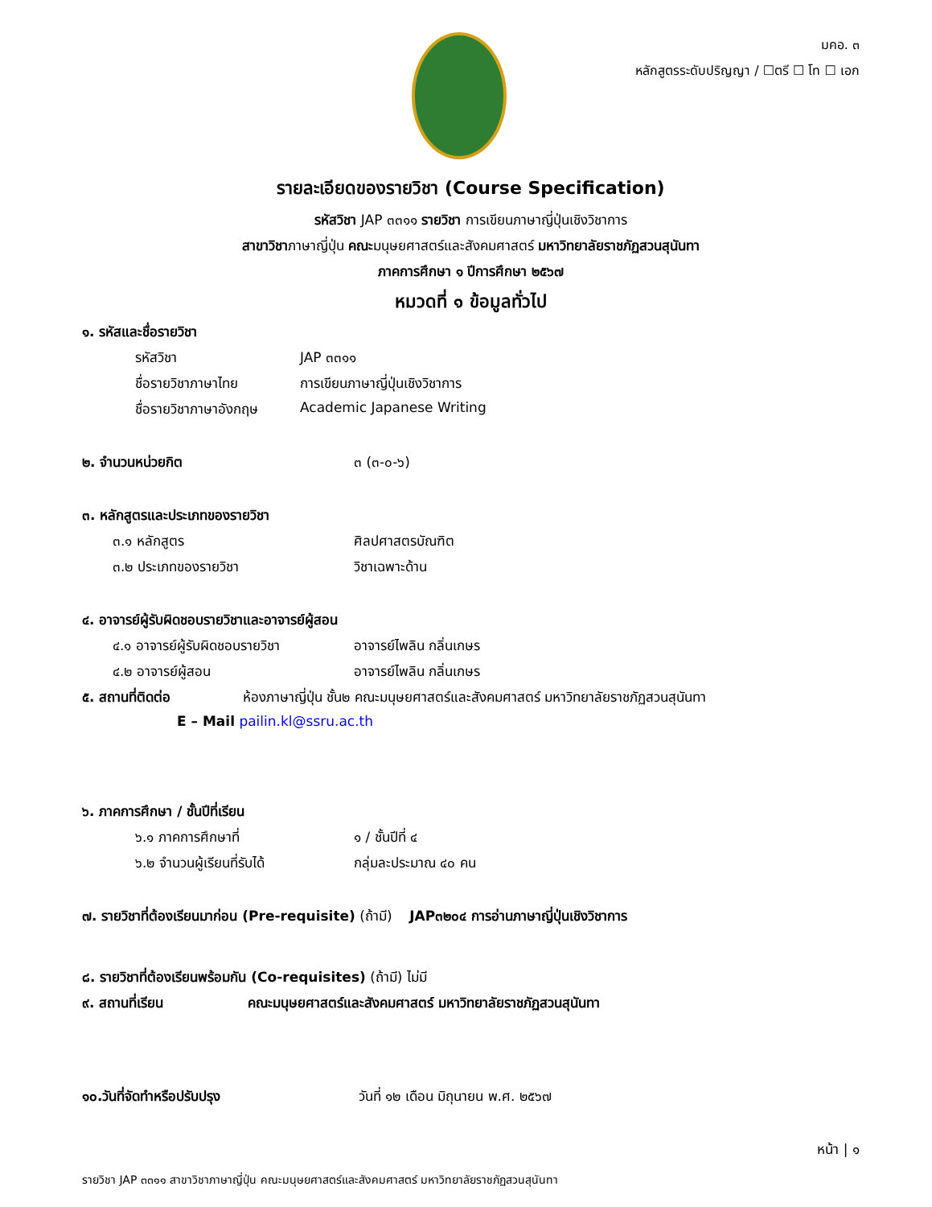มคอ. ๓
หลักสูตรระดับปริญญา / ☐ตรี ☐ โท ☐ เอก
รายละเอียดของรายวิชา (Course Specification)
รหัสวิชา JAP ๓๓๑๑ รายวิชา การเขียนภาษาญี่ปุ่นเชิงวิชาการ
สาขาวิชาภาษาญี่ปุ่น คณะมนุษยศาสตร์และสังคมศาสตร์ มหาวิทยาลัยราชภัฏสวนสุนันทา
ภาคการศึกษา ๑ ปีการศึกษา ๒๕๖๗
หมวดที่ ๑ ข้อมูลทั่วไป
๑. รหัสและชื่อรายวิชา
รหัสวิชา JAP ๓๓๑๑
ชื่อรายวิชาภาษาไทย การเขียนภาษาญี่ปุ่นเชิงวิชาการ
ชื่อรายวิชาภาษาอังกฤษ Academic Japanese Writing
๒. จำนวนหน่วยกิต ๓ (๓-๐-๖)
๓. หลักสูตรและประเภทของรายวิชา
๓.๑ หลักสูตร ศิลปศาสตรบัณฑิต
๓.๒ ประเภทของรายวิชา วิชาเฉพาะด้าน
๔. อาจารย์ผู้รับผิดชอบรายวิชาและอาจารย์ผู้สอน
๔.๑ อาจารย์ผู้รับผิดชอบรายวิชา อาจารย์ไพลิน กลิ่นเกษร
๔.๒ อาจารย์ผู้สอน อาจารย์ไพลิน กลิ่นเกษร
๕. สถานที่ติดต่อ ห้องภาษาญี่ปุ่น ชั้น๒ คณะมนุษยศาสตร์และสังคมศาสตร์ มหาวิทยาลัยราชภัฏสวนสุนันทา
E – Mail pailin.kl@ssru.ac.th
๖. ภาคการศึกษา / ชั้นปีที่เรียน
๖.๑ ภาคการศึกษาที่ ๑ / ชั้นปีที่ ๔
๖.๒ จำนวนผู้เรียนที่รับได้ กลุ่มละประมาณ ๔๐ คน
๗. รายวิชาที่ต้องเรียนมาก่อน (Pre-requisite) (ถ้ามี) JAP๓๒๐๔ การอ่านภาษาญี่ปุ่นเชิงวิชาการ
๘. รายวิชาที่ต้องเรียนพร้อมกัน (Co-requisites) (ถ้ามี) ไม่มี
๙. สถานที่เรียน คณะมนุษยศาสตร์และสังคมศาสตร์ มหาวิทยาลัยราชภัฏสวนสุนันทา
๑๐.วันที่จัดทำหรือปรับปรุง วันที่ ๑๒ เดือน มิถุนายน พ.ศ. ๒๕๖๗
หน้า | ๑
รายวิชา JAP ๓๓๑๑ สาขาวิชาภาษาญี่ปุ่น คณะมนุษยศาสตร์และสังคมศาสตร์ มหาวิทยาลัยราชภัฏสวนสุนันทา